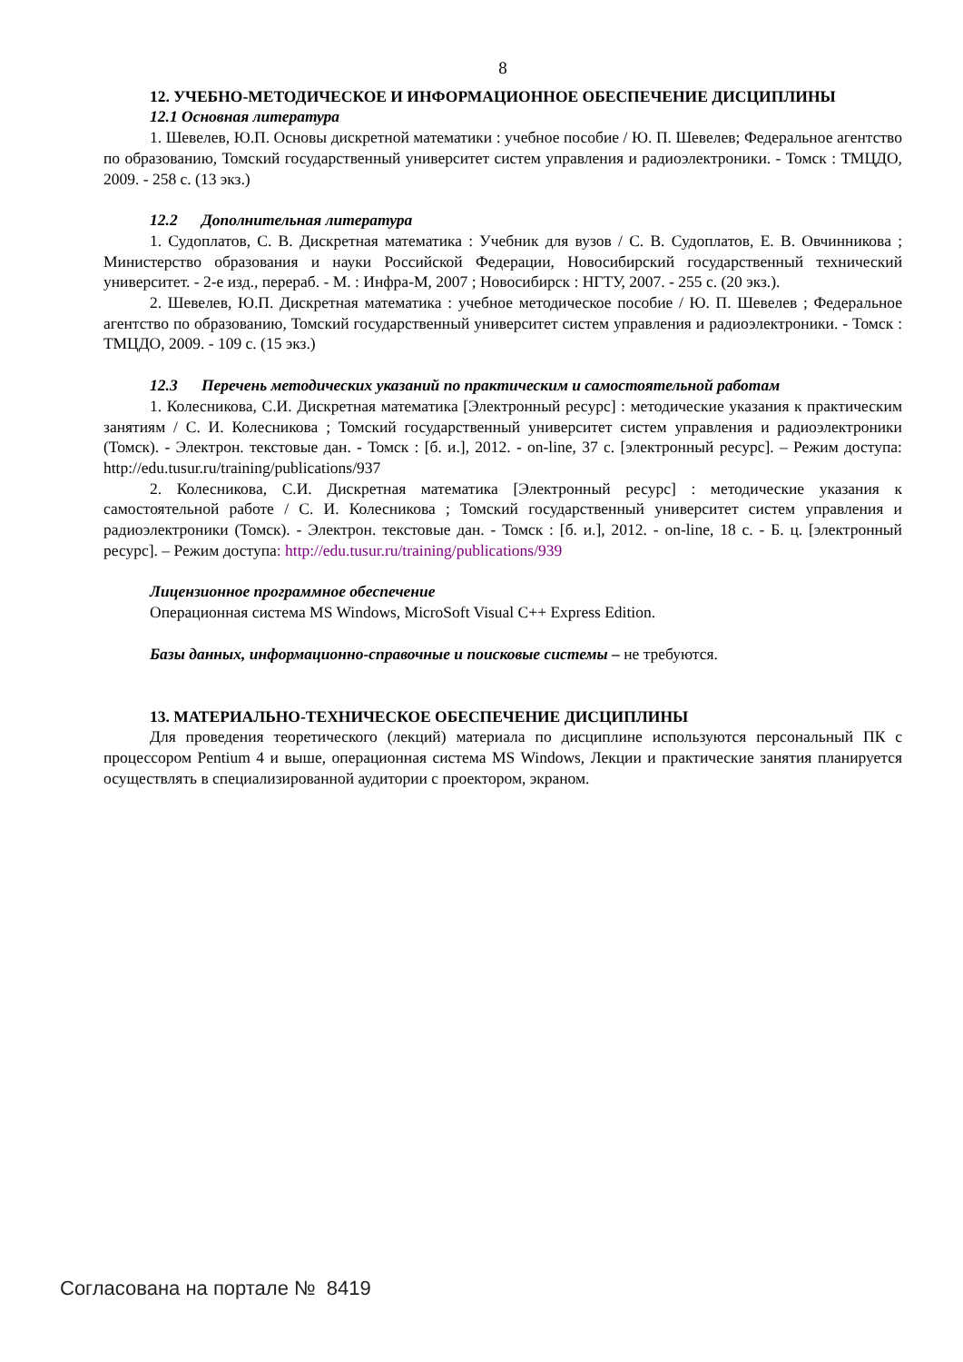8
12. УЧЕБНО-МЕТОДИЧЕСКОЕ И ИНФОРМАЦИОННОЕ ОБЕСПЕЧЕНИЕ ДИСЦИПЛИНЫ
12.1 Основная литература
1. Шевелев, Ю.П. Основы дискретной математики : учебное пособие / Ю. П. Шевелев; Федеральное агентство по образованию, Томский государственный университет систем управления и радиоэлектроники. - Томск : ТМЦДО, 2009. - 258 с. (13 экз.)
12.2 Дополнительная литература
1. Судоплатов, С. В. Дискретная математика : Учебник для вузов / С. В. Судоплатов, Е. В. Овчинникова ; Министерство образования и науки Российской Федерации, Новосибирский государственный технический университет. - 2-е изд., перераб. - М. : Инфра-М, 2007 ; Новосибирск : НГТУ, 2007. - 255 с. (20 экз.).
2. Шевелев, Ю.П. Дискретная математика : учебное методическое пособие / Ю. П. Шевелев ; Федеральное агентство по образованию, Томский государственный университет систем управления и радиоэлектроники. - Томск : ТМЦДО, 2009. - 109 с. (15 экз.)
12.3 Перечень методических указаний по практическим и самостоятельной работам
1. Колесникова, С.И. Дискретная математика [Электронный ресурс] : методические указания к практическим занятиям / С. И. Колесникова ; Томский государственный университет систем управления и радиоэлектроники (Томск). - Электрон. текстовые дан. - Томск : [б. и.], 2012. - on-line, 37 с. [электронный ресурс]. – Режим доступа: http://edu.tusur.ru/training/publications/937
2. Колесникова, С.И. Дискретная математика [Электронный ресурс] : методические указания к самостоятельной работе / С. И. Колесникова ; Томский государственный университет систем управления и радиоэлектроники (Томск). - Электрон. текстовые дан. - Томск : [б. и.], 2012. - on-line, 18 с. - Б. ц. [электронный ресурс]. – Режим доступа: http://edu.tusur.ru/training/publications/939
Лицензионное программное обеспечение
Операционная система MS Windows, MicroSoft Visual C++ Express Edition.
Базы данных, информационно-справочные и поисковые системы – не требуются.
13. МАТЕРИАЛЬНО-ТЕХНИЧЕСКОЕ ОБЕСПЕЧЕНИЕ ДИСЦИПЛИНЫ
Для проведения теоретического (лекций) материала по дисциплине используются персональный ПК с процессором Pentium 4 и выше, операционная система MS Windows, Лекции и практические занятия планируется осуществлять в специализированной аудитории с проектором, экраном.
Согласована на портале № 8419